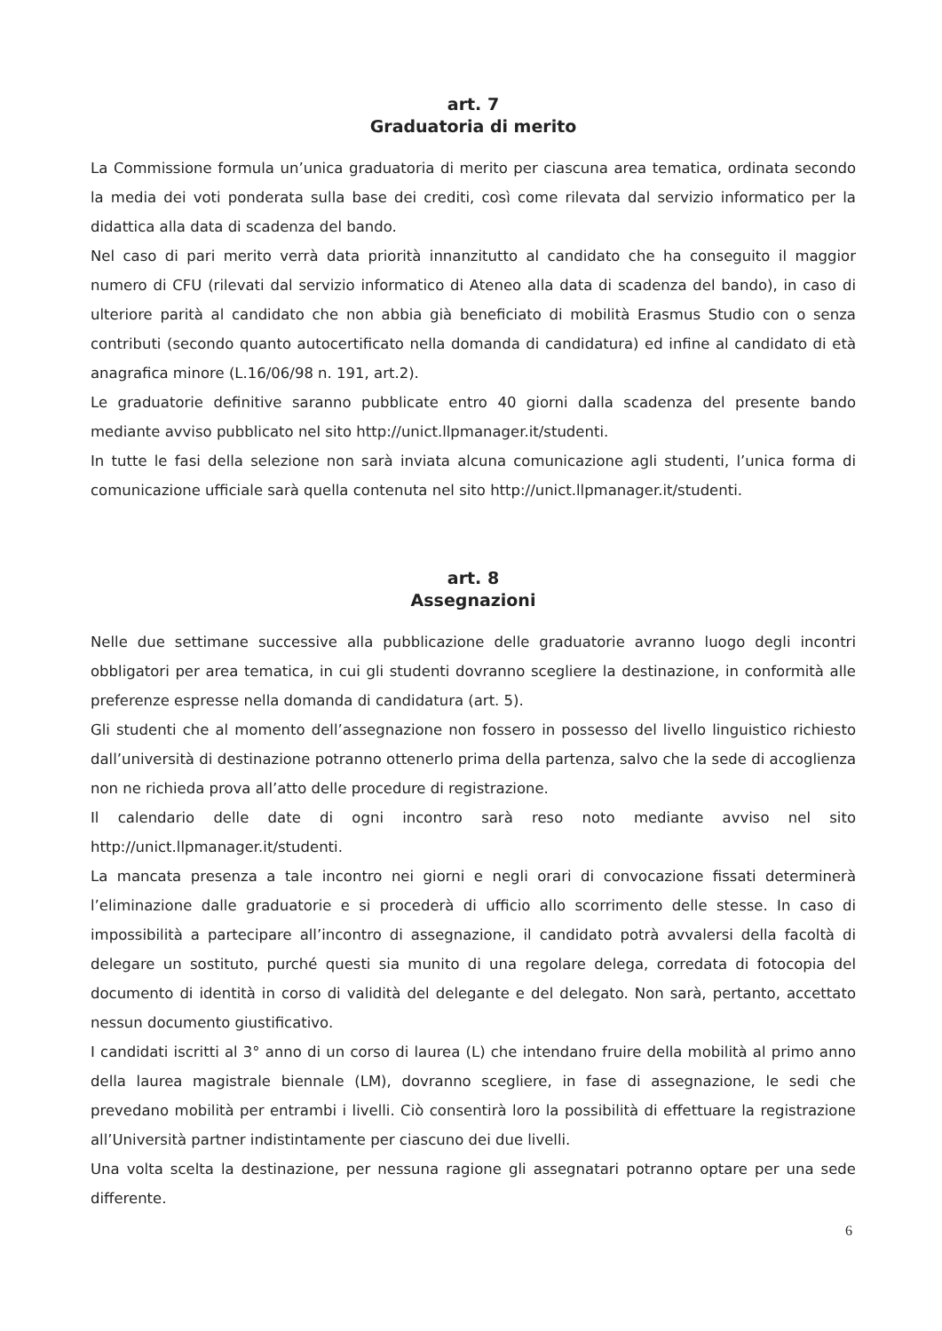art. 7
Graduatoria di merito
La Commissione formula un’unica graduatoria di merito per ciascuna area tematica, ordinata secondo la media dei voti ponderata sulla base dei crediti, così come rilevata dal servizio informatico per la didattica alla data di scadenza del bando.
Nel caso di pari merito verrà data priorità innanzitutto al candidato che ha conseguito il maggior numero di CFU (rilevati dal servizio informatico di Ateneo alla data di scadenza del bando), in caso di ulteriore parità al candidato che non abbia già beneficiato di mobilità Erasmus Studio con o senza contributi (secondo quanto autocertificato nella domanda di candidatura) ed infine al candidato di età anagrafica minore (L.16/06/98 n. 191, art.2).
Le graduatorie definitive saranno pubblicate entro 40 giorni dalla scadenza del presente bando mediante avviso pubblicato nel sito http://unict.llpmanager.it/studenti.
In tutte le fasi della selezione non sarà inviata alcuna comunicazione agli studenti, l’unica forma di comunicazione ufficiale sarà quella contenuta nel sito http://unict.llpmanager.it/studenti.
art. 8
Assegnazioni
Nelle due settimane successive alla pubblicazione delle graduatorie avranno luogo degli incontri obbligatori per area tematica, in cui gli studenti dovranno scegliere la destinazione, in conformità alle preferenze espresse nella domanda di candidatura (art. 5).
Gli studenti che al momento dell’assegnazione non fossero in possesso del livello linguistico richiesto dall’università di destinazione potranno ottenerlo prima della partenza, salvo che la sede di accoglienza non ne richieda prova all’atto delle procedure di registrazione.
Il calendario delle date di ogni incontro sarà reso noto mediante avviso nel sito http://unict.llpmanager.it/studenti.
La mancata presenza a tale incontro nei giorni e negli orari di convocazione fissati determinerà l’eliminazione dalle graduatorie e si procederà di ufficio allo scorrimento delle stesse. In caso di impossibilità a partecipare all’incontro di assegnazione, il candidato potrà avvalersi della facoltà di delegare un sostituto, purché questi sia munito di una regolare delega, corredata di fotocopia del documento di identità in corso di validità del delegante e del delegato. Non sarà, pertanto, accettato nessun documento giustificativo.
I candidati iscritti al 3° anno di un corso di laurea (L) che intendano fruire della mobilità al primo anno della laurea magistrale biennale (LM), dovranno scegliere, in fase di assegnazione, le sedi che prevedano mobilità per entrambi i livelli. Ciò consentirà loro la possibilità di effettuare la registrazione all’Università partner indistintamente per ciascuno dei due livelli.
Una volta scelta la destinazione, per nessuna ragione gli assegnatari potranno optare per una sede differente.
6